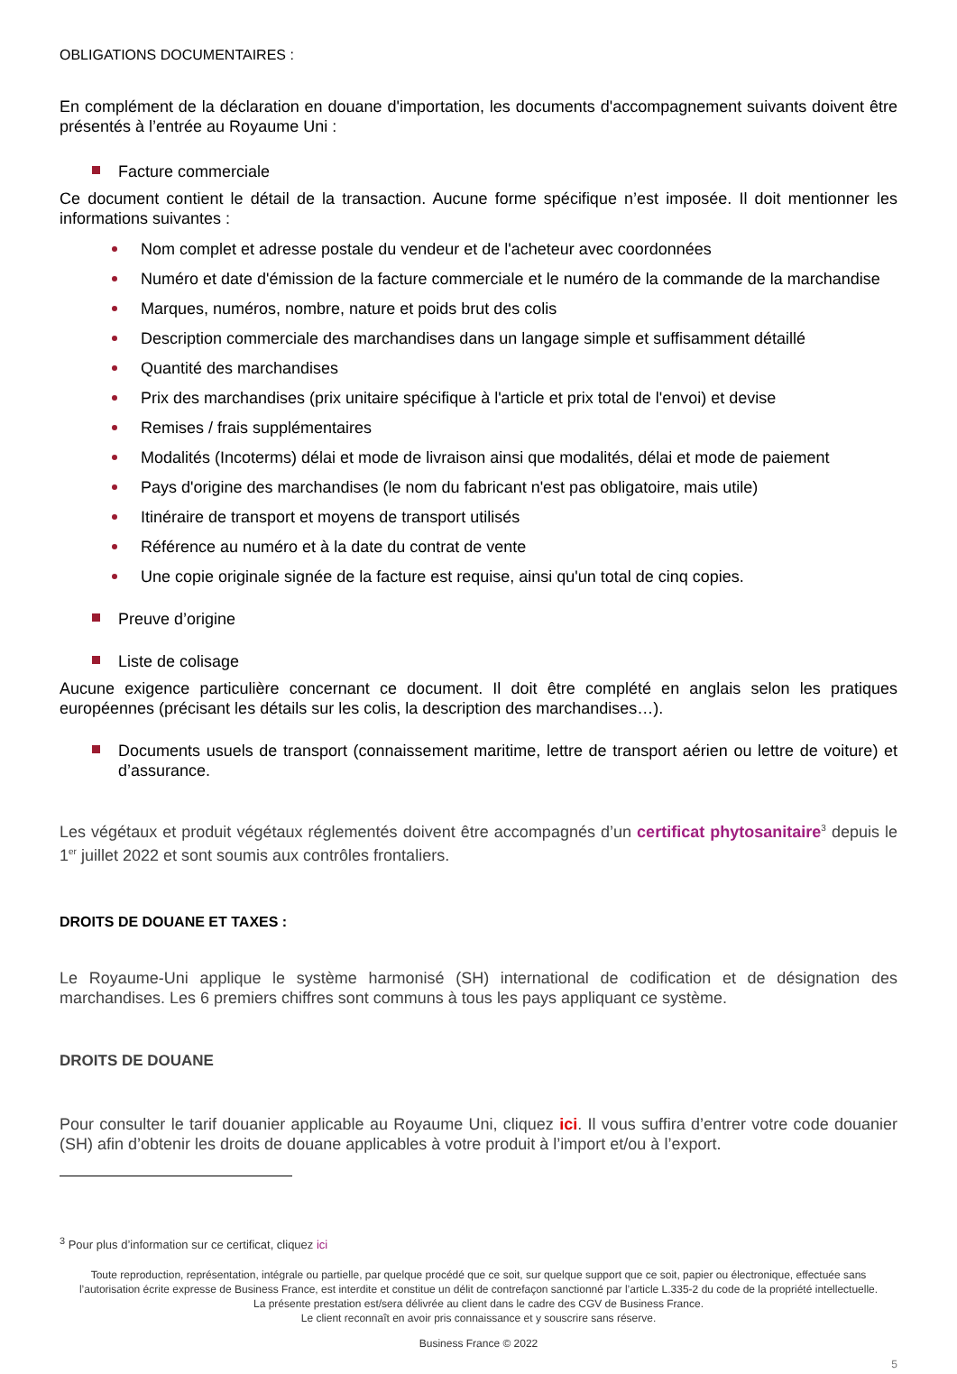OBLIGATIONS DOCUMENTAIRES :
En complément de la déclaration en douane d'importation, les documents d'accompagnement suivants doivent être présentés à l’entrée au Royaume Uni :
Facture commerciale
Ce document contient le détail de la transaction. Aucune forme spécifique n’est imposée. Il doit mentionner les informations suivantes :
Nom complet et adresse postale du vendeur et de l'acheteur avec coordonnées
Numéro et date d'émission de la facture commerciale et le numéro de la commande de la marchandise
Marques, numéros, nombre, nature et poids brut des colis
Description commerciale des marchandises dans un langage simple et suffisamment détaillé
Quantité des marchandises
Prix des marchandises (prix unitaire spécifique à l'article et prix total de l'envoi) et devise
Remises / frais supplémentaires
Modalités (Incoterms) délai et mode de livraison ainsi que modalités, délai et mode de paiement
Pays d'origine des marchandises (le nom du fabricant n'est pas obligatoire, mais utile)
Itinéraire de transport et moyens de transport utilisés
Référence au numéro et à la date du contrat de vente
Une copie originale signée de la facture est requise, ainsi qu'un total de cinq copies.
Preuve d’origine
Liste de colisage
Aucune exigence particulière concernant ce document. Il doit être complété en anglais selon les pratiques européennes (précisant les détails sur les colis, la description des marchandises…).
Documents usuels de transport (connaissement maritime, lettre de transport aérien ou lettre de voiture) et d’assurance.
Les végétaux et produit végétaux réglementés doivent être accompagnés d’un certificat phytosanitaire<sup>3</sup> depuis le 1<sup>er</sup> juillet 2022 et sont soumis aux contrôles frontaliers.
DROITS DE DOUANE ET TAXES :
Le Royaume-Uni applique le système harmonisé (SH) international de codification et de désignation des marchandises. Les 6 premiers chiffres sont communs à tous les pays appliquant ce système.
DROITS DE DOUANE
Pour consulter le tarif douanier applicable au Royaume Uni, cliquez ici. Il vous suffira d’entrer votre code douanier (SH) afin d’obtenir les droits de douane applicables à votre produit à l’import et/ou à l’export.
<sup>3</sup> Pour plus d’information sur ce certificat, cliquez ici
Toute reproduction, représentation, intégrale ou partielle, par quelque procédé que ce soit, sur quelque support que ce soit, papier ou électronique, effectuée sans l’autorisation écrite expresse de Business France, est interdite et constitue un délit de contrefaçon sanctionné par l’article L.335-2 du code de la propriété intellectuelle.
La présente prestation est/sera délivrée au client dans le cadre des CGV de Business France.
Le client reconnaît en avoir pris connaissance et y souscrire sans réserve.
Business France © 2022
5